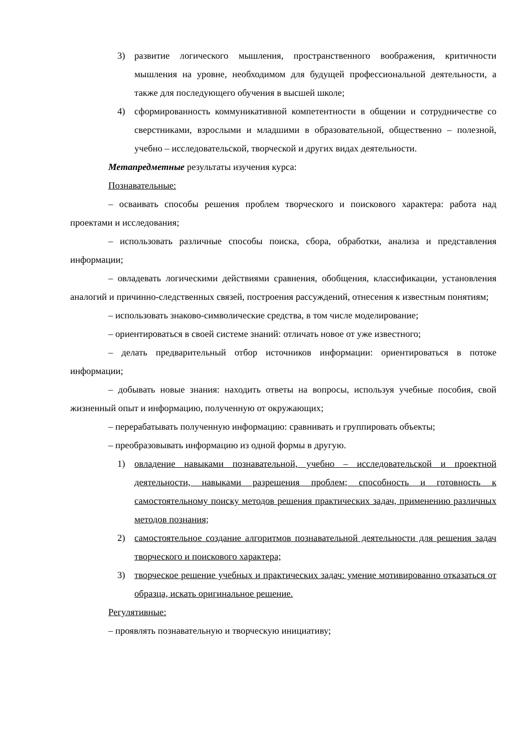3) развитие логического мышления, пространственного воображения, критичности мышления на уровне, необходимом для будущей профессиональной деятельности, а также для последующего обучения в высшей школе;
4) сформированность коммуникативной компетентности в общении и сотрудничестве со сверстниками, взрослыми и младшими в образовательной, общественно – полезной, учебно – исследовательской, творческой и других видах деятельности.
Метапредметные результаты изучения курса:
Познавательные:
– осваивать способы решения проблем творческого и поискового характера: работа над проектами и исследования;
– использовать различные способы поиска, сбора, обработки, анализа и представления информации;
– овладевать логическими действиями сравнения, обобщения, классификации, установления аналогий и причинно-следственных связей, построения рассуждений, отнесения к известным понятиям;
– использовать знаково-символические средства, в том числе моделирование;
– ориентироваться в своей системе знаний: отличать новое от уже известного;
– делать предварительный отбор источников информации: ориентироваться в потоке информации;
– добывать новые знания: находить ответы на вопросы, используя учебные пособия, свой жизненный опыт и информацию, полученную от окружающих;
– перерабатывать полученную информацию: сравнивать и группировать объекты;
– преобразовывать информацию из одной формы в другую.
1) овладение навыками познавательной, учебно – исследовательской и проектной деятельности, навыками разрешения проблем; способность и готовность к самостоятельному поиску методов решения практических задач, применению различных методов познания;
2) самостоятельное создание алгоритмов познавательной деятельности для решения задач творческого и поискового характера;
3) творческое решение учебных и практических задач: умение мотивированно отказаться от образца, искать оригинальное решение.
Регулятивные:
– проявлять познавательную и творческую инициативу;